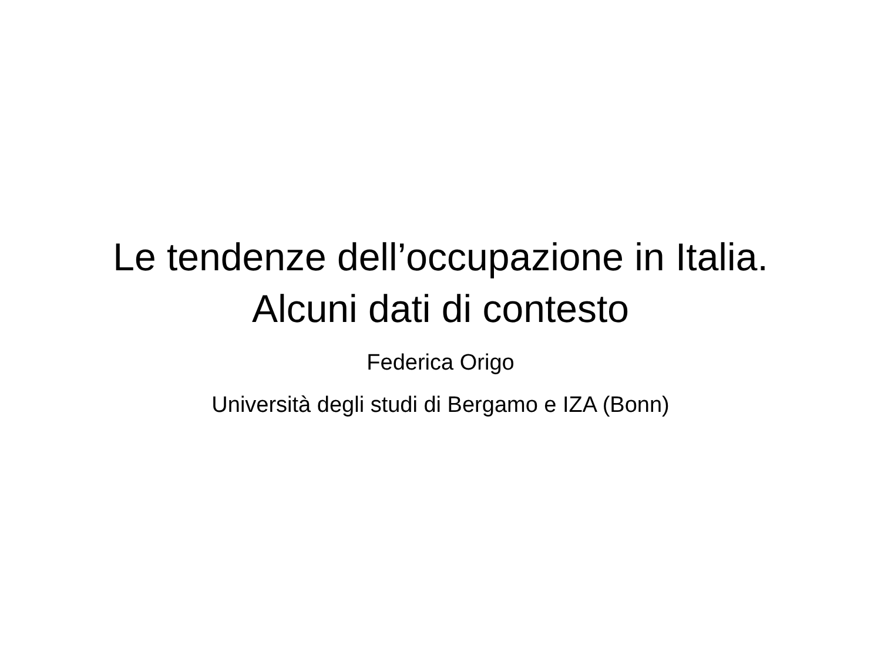Le tendenze dell’occupazione in Italia.
Alcuni dati di contesto
Federica Origo
Università degli studi di Bergamo e IZA (Bonn)